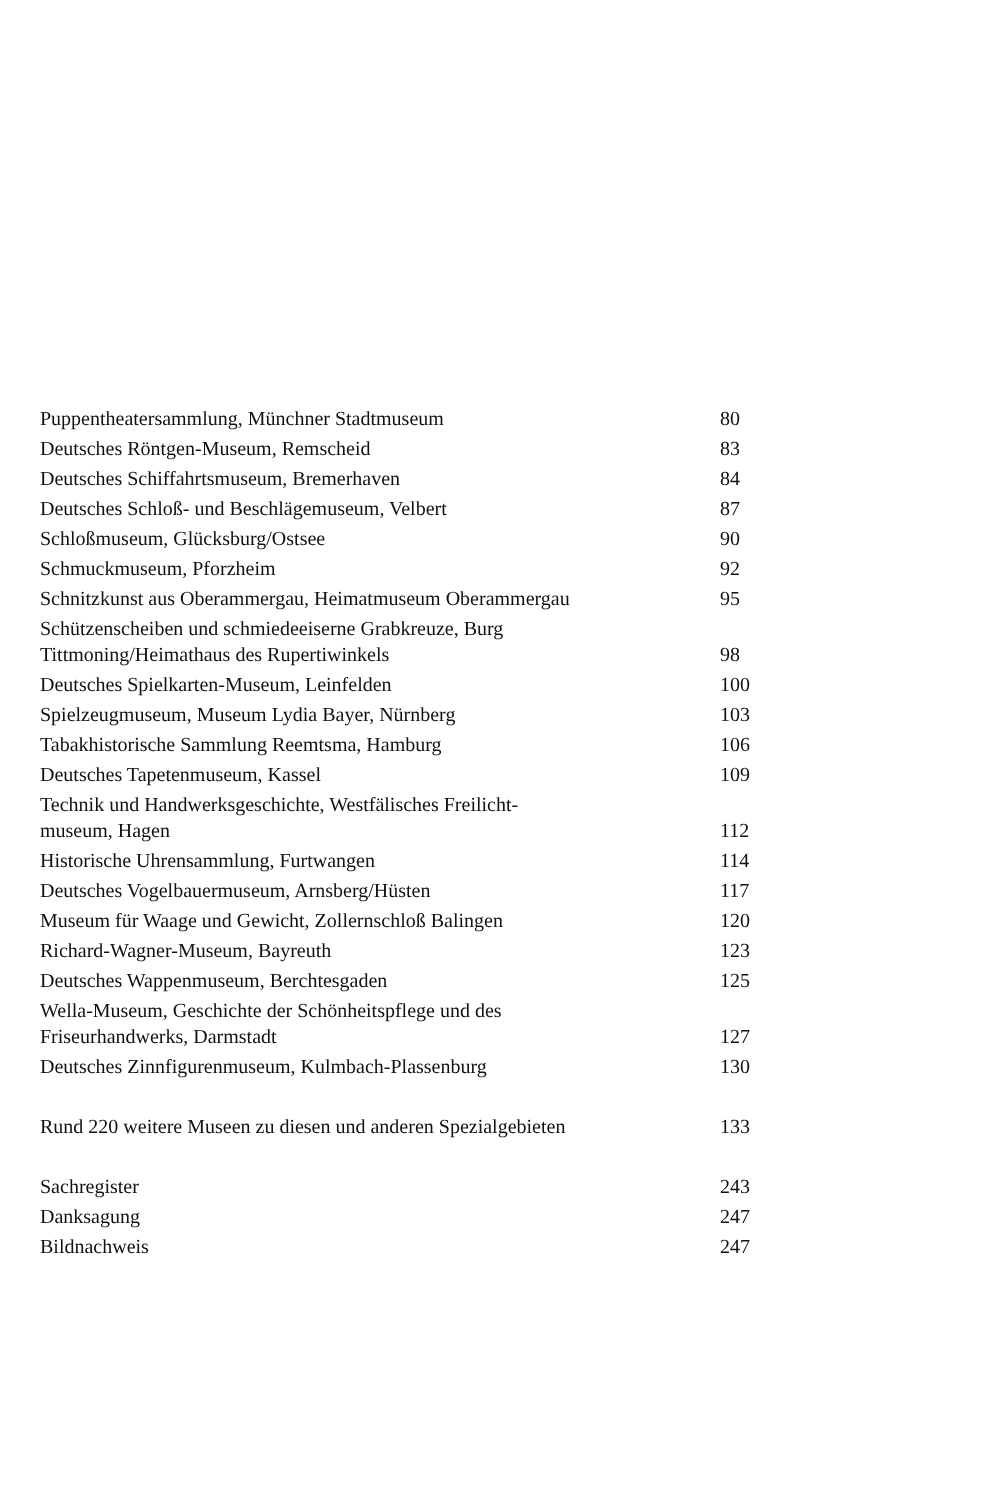Puppentheatersammlung, Münchner Stadtmuseum 80
Deutsches Röntgen-Museum, Remscheid 83
Deutsches Schiffahrtsmuseum, Bremerhaven 84
Deutsches Schloß- und Beschlägemuseum, Velbert 87
Schloßmuseum, Glücksburg/Ostsee 90
Schmuckmuseum, Pforzheim 92
Schnitzkunst aus Oberammergau, Heimatmuseum Oberammergau 95
Schützenscheiben und schmiedeeiserne Grabkreuze, Burg
Tittmoning/Heimathaus des Rupertiwinkels 98
Deutsches Spielkarten-Museum, Leinfelden 100
Spielzeugmuseum, Museum Lydia Bayer, Nürnberg 103
Tabakhistorische Sammlung Reemtsma, Hamburg 106
Deutsches Tapetenmuseum, Kassel 109
Technik und Handwerksgeschichte, Westfälisches Freilicht-
museum, Hagen 112
Historische Uhrensammlung, Furtwangen 114
Deutsches Vogelbauermuseum, Arnsberg/Hüsten 117
Museum für Waage und Gewicht, Zollernschloß Balingen 120
Richard-Wagner-Museum, Bayreuth 123
Deutsches Wappenmuseum, Berchtesgaden 125
Wella-Museum, Geschichte der Schönheitspflege und des
Friseurhandwerks, Darmstadt 127
Deutsches Zinnfigurenmuseum, Kulmbach-Plassenburg 130
Rund 220 weitere Museen zu diesen und anderen Spezialgebieten 133
Sachregister 243
Danksagung 247
Bildnachweis 247